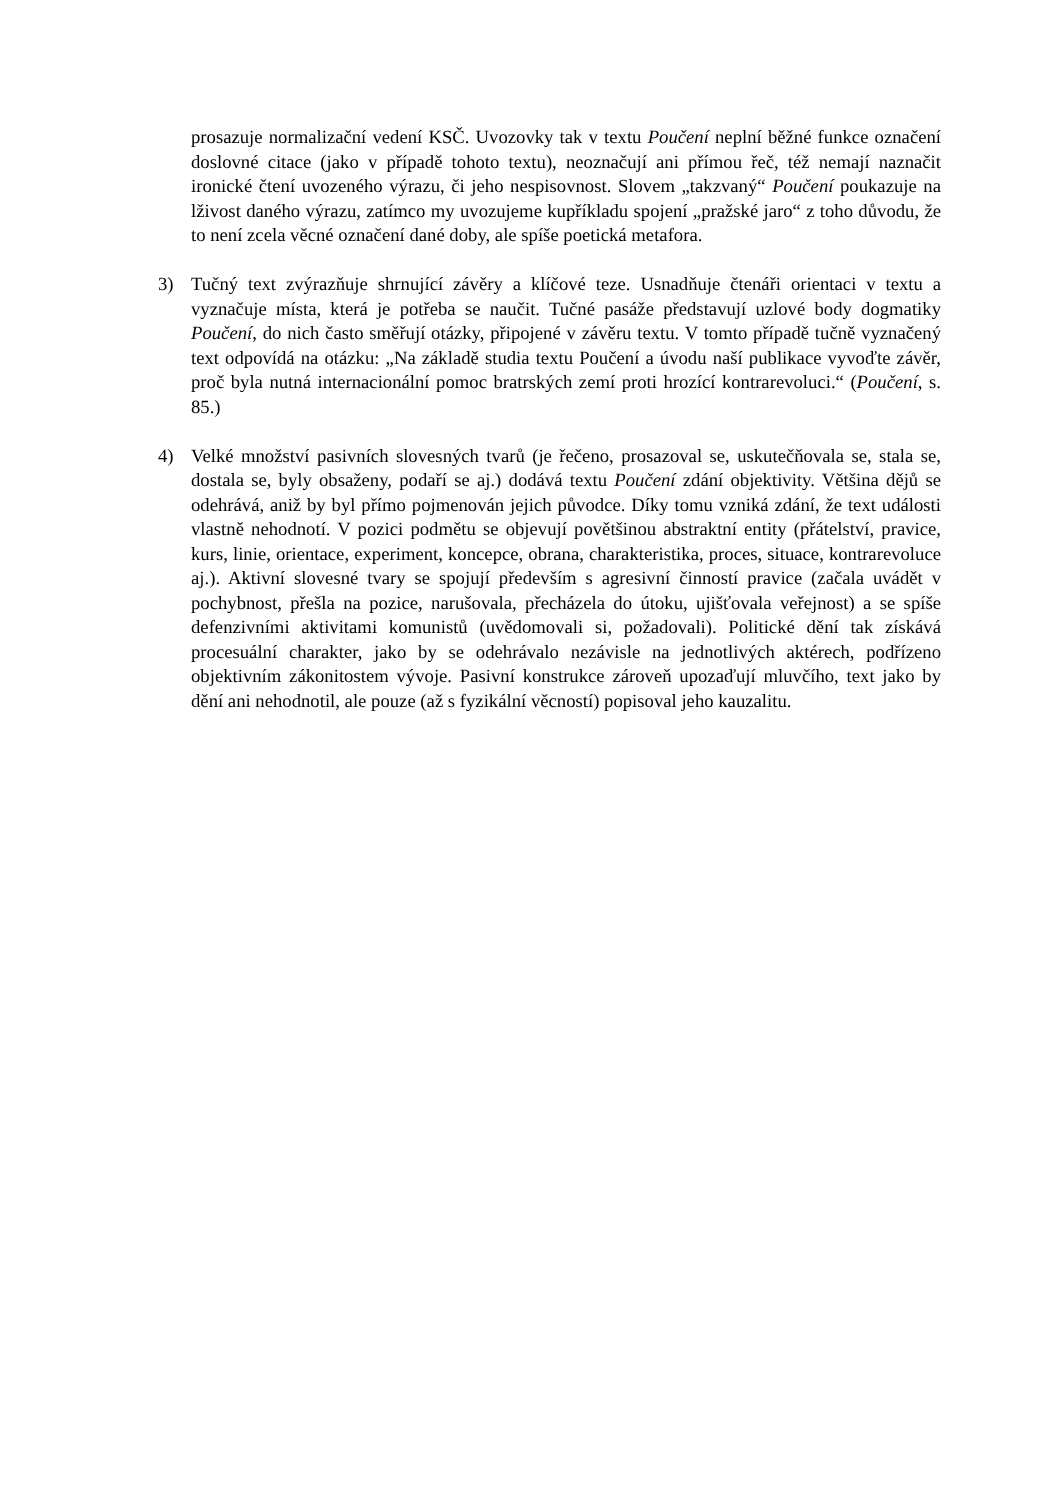prosazuje normalizační vedení KSČ. Uvozovky tak v textu Poučení neplní běžné funkce označení doslovné citace (jako v případě tohoto textu), neoznačují ani přímou řeč, též nemají naznačit ironické čtení uvozeného výrazu, či jeho nespisovnost. Slovem „takzvaný“ Poučení poukazuje na lživost daného výrazu, zatímco my uvozujeme kupříkladu spojení „pražské jaro“ z toho důvodu, že to není zcela věcné označení dané doby, ale spíše poetická metafora.
3) Tučný text zvýrazňuje shrnující závěry a klíčové teze. Usnadňuje čtenáři orientaci v textu a vyznačuje místa, která je potřeba se naučit. Tučné pasáže představují uzlové body dogmatiky Poučení, do nich často směřují otázky, připojené v závěru textu. V tomto případě tučně vyznačený text odpovídá na otázku: „Na základě studia textu Poučení a úvodu naší publikace vyvoďte závěr, proč byla nutná internacionální pomoc bratrských zemí proti hrozící kontrarevoluci.“ (Poučení, s. 85.)
4) Velké množství pasivních slovesných tvarů (je řečeno, prosazoval se, uskutečňovala se, stala se, dostala se, byly obsaženy, podaří se aj.) dodává textu Poučení zdání objektivity. Většina dějů se odehrává, aniž by byl přímo pojmenován jejich původce. Díky tomu vzniká zdání, že text události vlastně nehodnotí. V pozici podmětu se objevují povětšinou abstraktní entity (přátelství, pravice, kurs, linie, orientace, experiment, koncepce, obrana, charakteristika, proces, situace, kontrarevoluce aj.). Aktivní slovesné tvary se spojují především s agresivní činností pravice (začala uvádět v pochybnost, přešla na pozice, narušovala, přecházela do útoku, ujišťovala veřejnost) a se spíše defenzivními aktivitami komunistů (uvědomovali si, požadovali). Politické dění tak získává procesuální charakter, jako by se odehrávalo nezávisle na jednotlivých aktérech, podřízeno objektivním zákonitostem vývoje. Pasivní konstrukce zároveň upozaďují mluvčího, text jako by dění ani nehodnotil, ale pouze (až s fyzikální věcností) popisoval jeho kauzalitu.